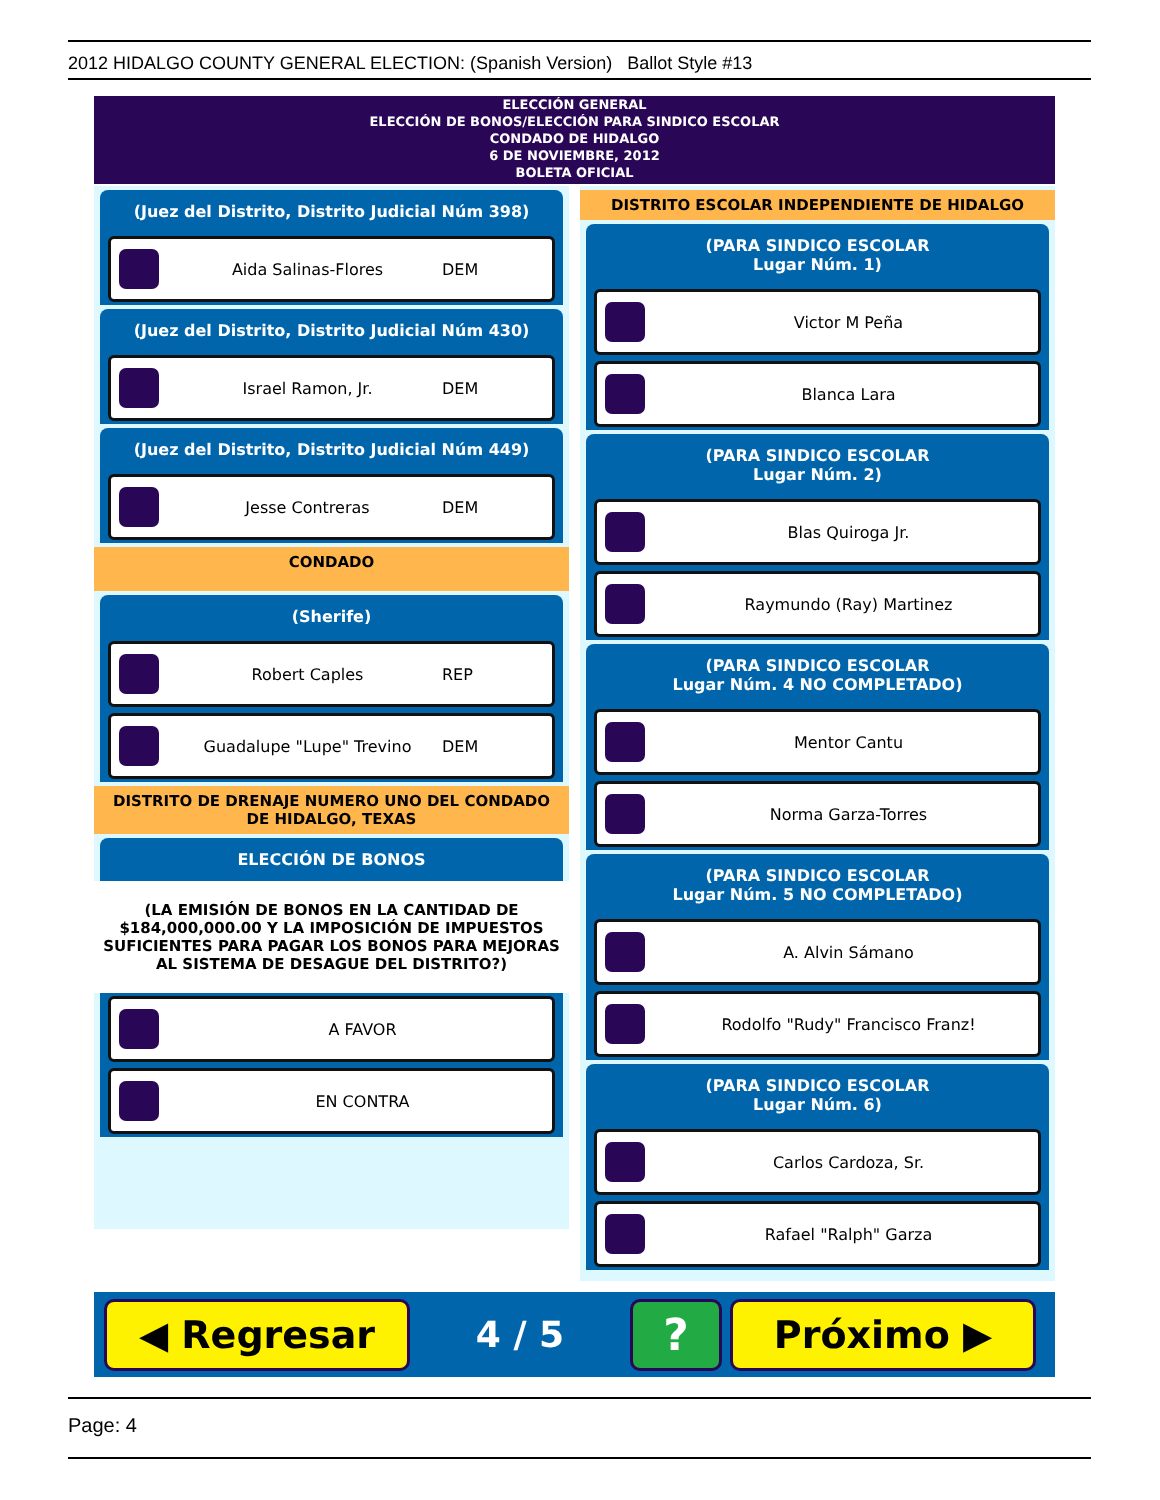2012 HIDALGO COUNTY GENERAL ELECTION: (Spanish Version) Ballot Style #13
ELECCIÓN GENERAL
ELECCIÓN DE BONOS/ELECCIÓN PARA SINDICO ESCOLAR
CONDADO DE HIDALGO
6 DE NOVIEMBRE, 2012
BOLETA OFICIAL
(Juez del Distrito, Distrito Judicial Núm 398)
Aida Salinas-Flores DEM
(Juez del Distrito, Distrito Judicial Núm 430)
Israel Ramon, Jr. DEM
(Juez del Distrito, Distrito Judicial Núm 449)
Jesse Contreras DEM
CONDADO
(Sherife)
Robert Caples REP
Guadalupe "Lupe" Trevino DEM
DISTRITO DE DRENAJE NUMERO UNO DEL CONDADO DE HIDALGO, TEXAS
ELECCIÓN DE BONOS
(LA EMISIÓN DE BONOS EN LA CANTIDAD DE $184,000,000.00 Y LA IMPOSICIÓN DE IMPUESTOS SUFICIENTES PARA PAGAR LOS BONOS PARA MEJORAS AL SISTEMA DE DESAGUE DEL DISTRITO?)
A FAVOR
EN CONTRA
DISTRITO ESCOLAR INDEPENDIENTE DE HIDALGO
(PARA SINDICO ESCOLAR
Lugar Núm. 1)
Victor M Peña
Blanca Lara
(PARA SINDICO ESCOLAR
Lugar Núm. 2)
Blas Quiroga Jr.
Raymundo (Ray) Martinez
(PARA SINDICO ESCOLAR
Lugar Núm. 4 NO COMPLETADO)
Mentor Cantu
Norma Garza-Torres
(PARA SINDICO ESCOLAR
Lugar Núm. 5 NO COMPLETADO)
A. Alvin Sámano
Rodolfo "Rudy" Francisco Franz!
(PARA SINDICO ESCOLAR
Lugar Núm. 6)
Carlos Cardoza, Sr.
Rafael "Ralph" Garza
◀ Regresar
4 / 5
?
Próximo ▶
Page: 4